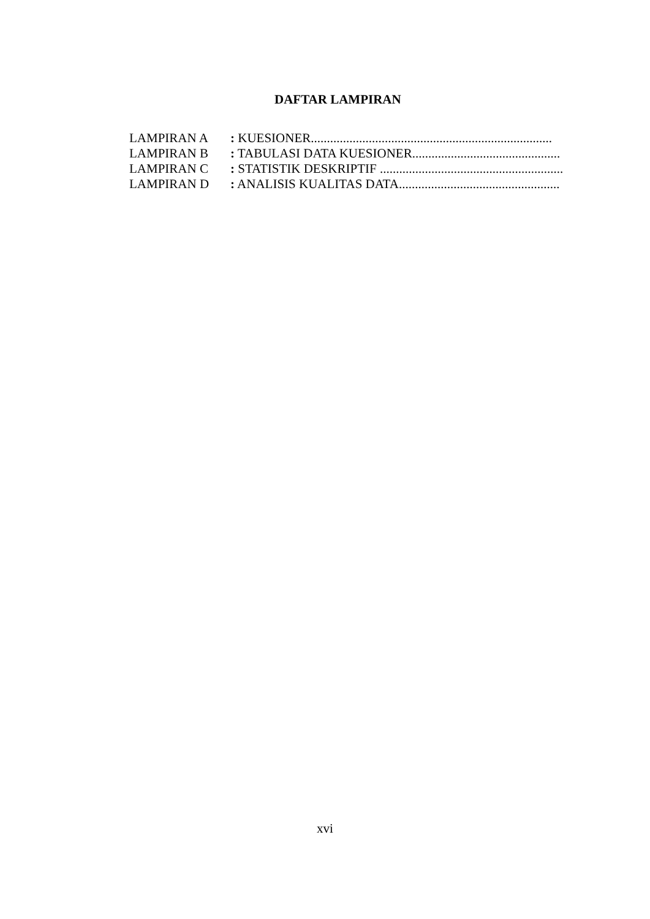DAFTAR LAMPIRAN
LAMPIRAN A: KUESIONER...........................................................................
LAMPIRAN B: TABULASI DATA KUESIONER..............................................
LAMPIRAN C: STATISTIK DESKRIPTIF .........................................................
LAMPIRAN D: ANALISIS KUALITAS DATA..................................................
xvi